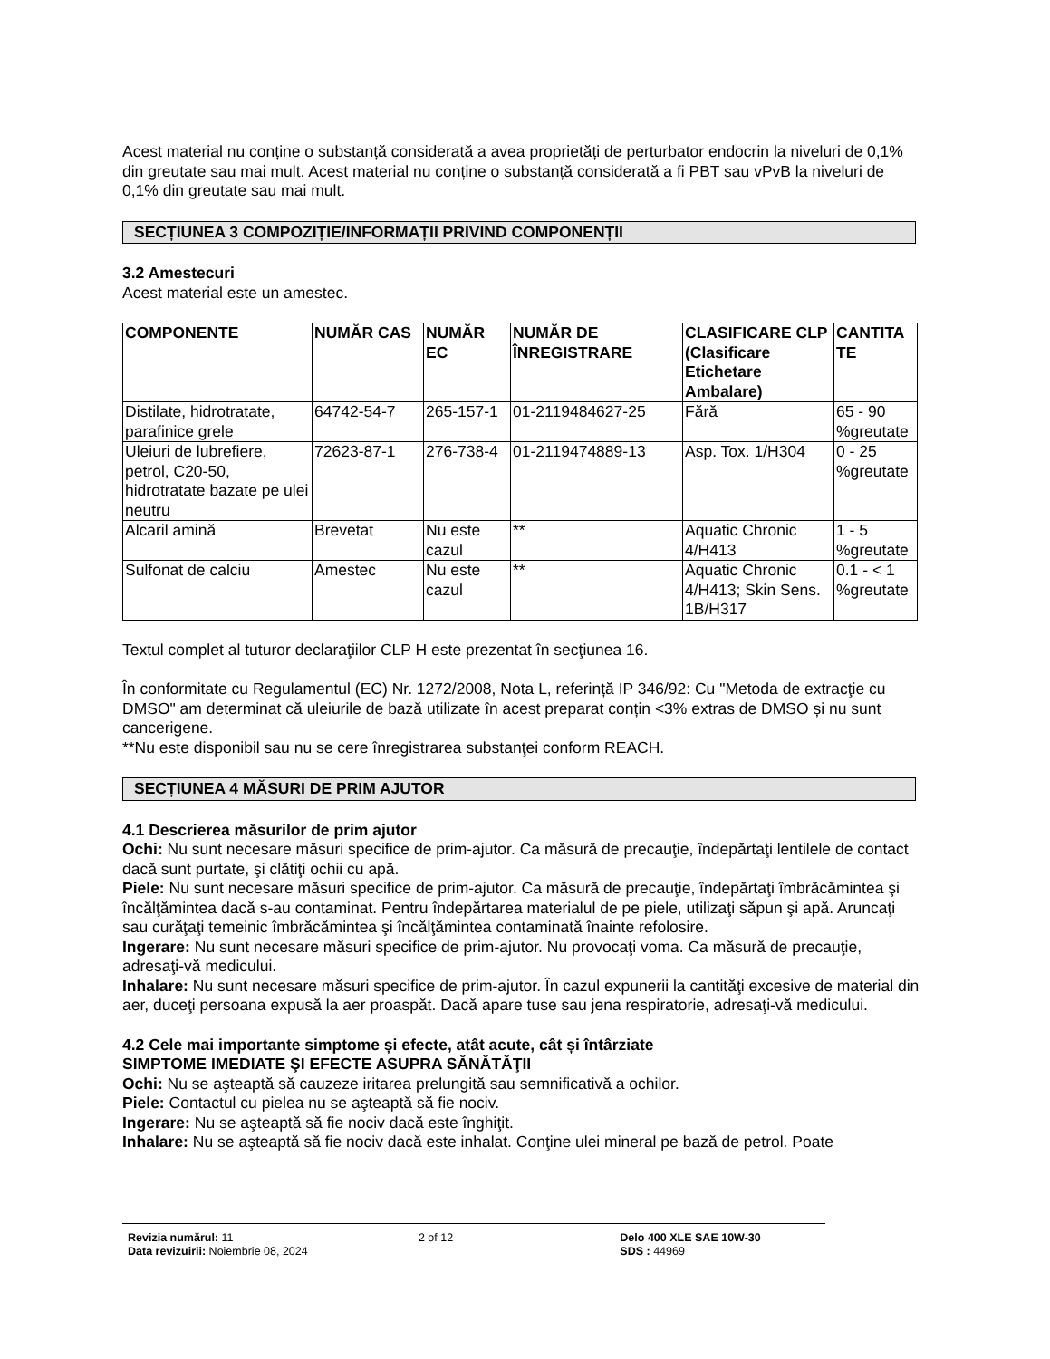Acest material nu conține o substanță considerată a avea proprietăți de perturbator endocrin la niveluri de 0,1% din greutate sau mai mult. Acest material nu conține o substanță considerată a fi PBT sau vPvB la niveluri de 0,1% din greutate sau mai mult.
SECȚIUNEA 3 COMPOZIȚIE/INFORMAȚII PRIVIND COMPONENȚII
3.2 Amestecuri
Acest material este un amestec.
| COMPONENTE | NUMĂR CAS | NUMĂR EC | NUMĂR DE ÎNREGISTRARE | CLASIFICARE CLP (Clasificare Etichetare Ambalare) | CANTITA TE |
| --- | --- | --- | --- | --- | --- |
| Distilate, hidrotratate, parafinice grele | 64742-54-7 | 265-157-1 | 01-2119484627-25 | Fără | 65 - 90 %greutate |
| Uleiuri de lubrefiere, petrol, C20-50, hidrotratate bazate pe ulei neutru | 72623-87-1 | 276-738-4 | 01-2119474889-13 | Asp. Tox. 1/H304 | 0 - 25 %greutate |
| Alcaril amină | Brevetat | Nu este cazul | ** | Aquatic Chronic 4/H413 | 1 - 5 %greutate |
| Sulfonat de calciu | Amestec | Nu este cazul | ** | Aquatic Chronic 4/H413; Skin Sens. 1B/H317 | 0.1 - < 1 %greutate |
Textul complet al tuturor declaraţiilor CLP H este prezentat în secţiunea 16.
În conformitate cu Regulamentul (EC) Nr. 1272/2008, Nota L, referință IP 346/92: Cu "Metoda de extracţie cu DMSO" am determinat că uleiurile de bază utilizate în acest preparat conțin <3% extras de DMSO și nu sunt cancerigene.
**Nu este disponibil sau nu se cere înregistrarea substanţei conform REACH.
SECȚIUNEA 4 MĂSURI DE PRIM AJUTOR
4.1 Descrierea măsurilor de prim ajutor
Ochi: Nu sunt necesare măsuri specifice de prim-ajutor. Ca măsură de precauţie, îndepărtaţi lentilele de contact dacă sunt purtate, şi clătiţi ochii cu apă.
Piele: Nu sunt necesare măsuri specifice de prim-ajutor. Ca măsură de precauţie, îndepărtaţi îmbrăcămintea şi încălţămintea dacă s-au contaminat. Pentru îndepărtarea materialul de pe piele, utilizaţi săpun şi apă. Aruncaţi sau curăţaţi temeinic îmbrăcămintea şi încălţămintea contaminată înainte refolosire.
Ingerare: Nu sunt necesare măsuri specifice de prim-ajutor. Nu provocaţi voma. Ca măsură de precauţie, adresaţi-vă medicului.
Inhalare: Nu sunt necesare măsuri specifice de prim-ajutor. În cazul expunerii la cantităţi excesive de material din aer, duceţi persoana expusă la aer proaspăt. Dacă apare tuse sau jena respiratorie, adresaţi-vă medicului.
4.2 Cele mai importante simptome și efecte, atât acute, cât și întârziate
SIMPTOME IMEDIATE ŞI EFECTE ASUPRA SĂNĂTĂŢII
Ochi: Nu se aşteaptă să cauzeze iritarea prelungită sau semnificativă a ochilor.
Piele: Contactul cu pielea nu se aşteaptă să fie nociv.
Ingerare: Nu se aşteaptă să fie nociv dacă este înghiţit.
Inhalare: Nu se aşteaptă să fie nociv dacă este inhalat. Conţine ulei mineral pe bază de petrol. Poate
Revizia numărul: 11
Data revizuirii: Noiembrie 08, 2024
2 of 12 Delo 400 XLE SAE 10W-30
SDS : 44969